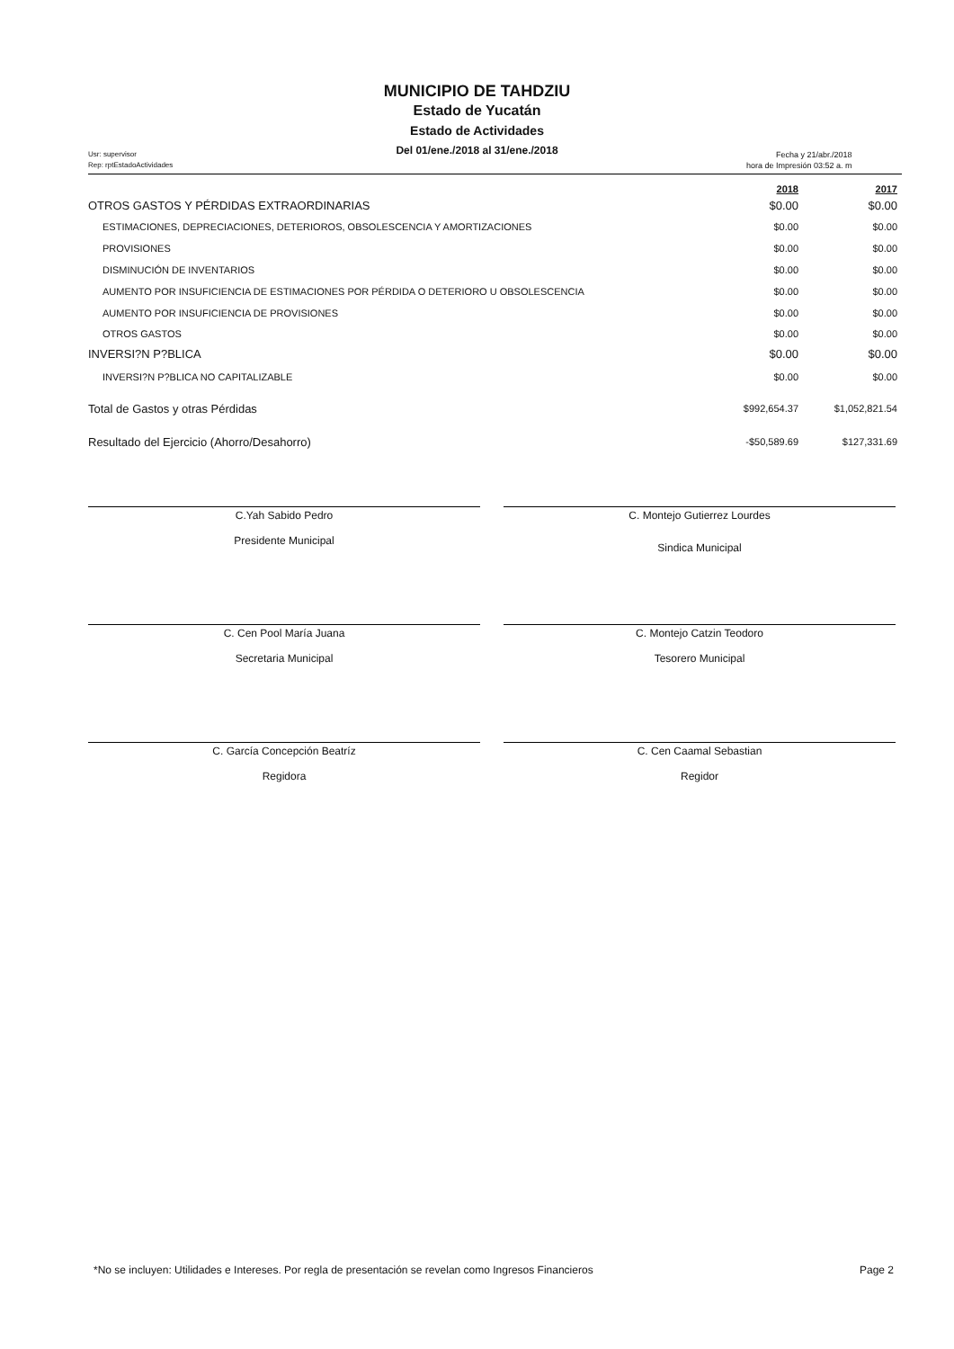MUNICIPIO DE TAHDZIU
Estado de Yucatán
Estado de Actividades
Del 01/ene./2018 al 31/ene./2018
Usr: supervisor
Rep: rptEstadoActividades
Fecha y 21/abr./2018
hora de Impresión 03:52 a. m
| | 2018 | 2017 |
| --- | --- | --- |
| OTROS GASTOS Y PÉRDIDAS EXTRAORDINARIAS | $0.00 | $0.00 |
| ESTIMACIONES, DEPRECIACIONES, DETERIOROS, OBSOLESCENCIA Y AMORTIZACIONES | $0.00 | $0.00 |
| PROVISIONES | $0.00 | $0.00 |
| DISMINUCIÓN DE INVENTARIOS | $0.00 | $0.00 |
| AUMENTO POR INSUFICIENCIA DE ESTIMACIONES POR PÉRDIDA O DETERIORO U OBSOLESCENCIA | $0.00 | $0.00 |
| AUMENTO POR INSUFICIENCIA DE PROVISIONES | $0.00 | $0.00 |
| OTROS GASTOS | $0.00 | $0.00 |
| INVERSI?N P?BLICA | $0.00 | $0.00 |
| INVERSI?N P?BLICA NO CAPITALIZABLE | $0.00 | $0.00 |
| Total de Gastos y otras Pérdidas | $992,654.37 | $1,052,821.54 |
| Resultado del Ejercicio (Ahorro/Desahorro) | -$50,589.69 | $127,331.69 |
C.Yah Sabido Pedro
Presidente Municipal
C. Montejo Gutierrez Lourdes
Sindica Municipal
C. Cen Pool María Juana
Secretaria Municipal
C. Montejo Catzin Teodoro
Tesorero Municipal
C. García Concepción Beatríz
Regidora
C. Cen Caamal Sebastian
Regidor
*No se incluyen: Utilidades e Intereses. Por regla de presentación se revelan como Ingresos Financieros Page 2